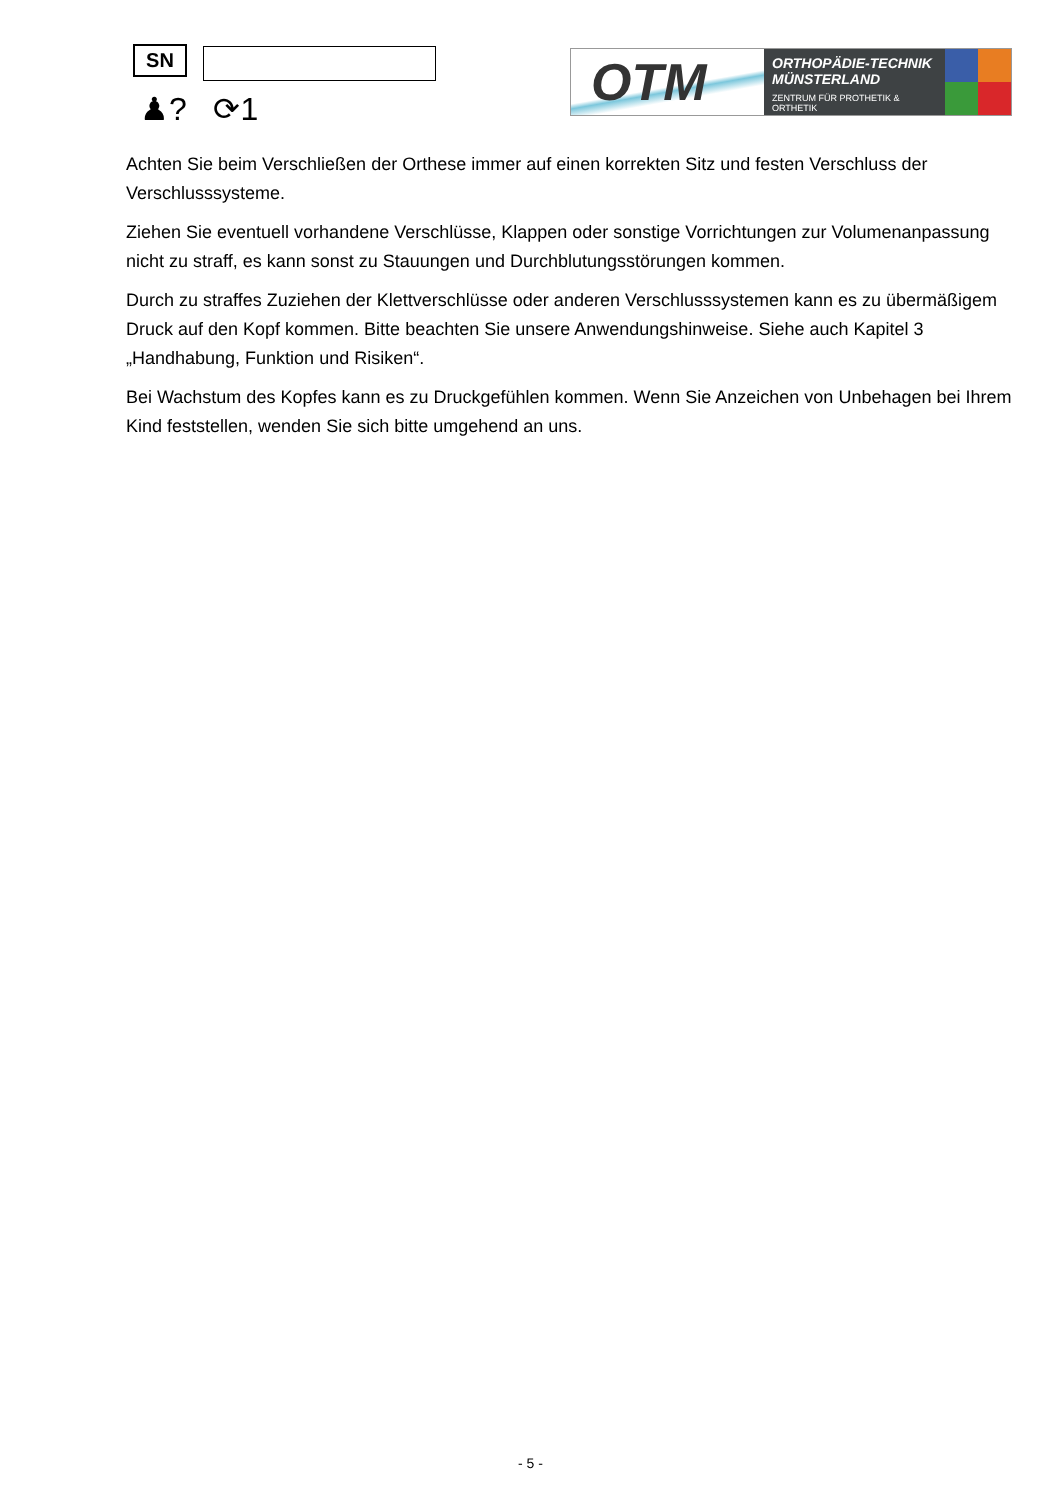SN
♟? ⟳1
OTM
ORTHOPÄDIE-TECHNIK
MÜNSTERLAND
ZENTRUM FÜR PROTHETIK & ORTHETIK
Achten Sie beim Verschließen der Orthese immer auf einen korrekten Sitz und festen Verschluss der Verschlusssysteme.
Ziehen Sie eventuell vorhandene Verschlüsse, Klappen oder sonstige Vorrichtungen zur Volumenanpassung nicht zu straff, es kann sonst zu Stauungen und Durchblutungsstörungen kommen.
Durch zu straffes Zuziehen der Klettverschlüsse oder anderen Verschlusssystemen kann es zu übermäßigem Druck auf den Kopf kommen. Bitte beachten Sie unsere Anwendungshinweise. Siehe auch Kapitel 3 „Handhabung, Funktion und Risiken“.
Bei Wachstum des Kopfes kann es zu Druckgefühlen kommen. Wenn Sie Anzeichen von Unbehagen bei Ihrem Kind feststellen, wenden Sie sich bitte umgehend an uns.
- 5 -